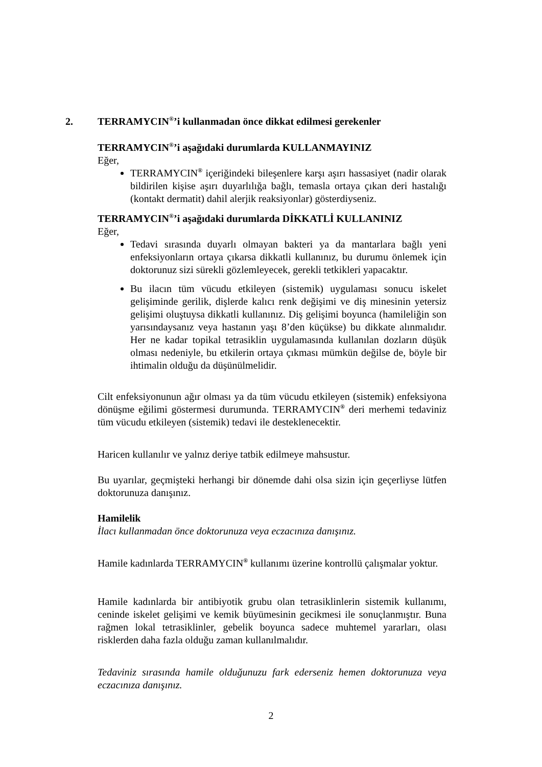2. TERRAMYCIN<sup>®</sup>’i kullanmadan önce dikkat edilmesi gerekenler
TERRAMYCIN<sup>®</sup>’i aşağıdaki durumlarda KULLANMAYINIZ
Eğer,
TERRAMYCIN<sup>®</sup> içeriğindeki bileşenlere karşı aşırı hassasiyet (nadir olarak bildirilen kişise aşırı duyarlılığa bağlı, temasla ortaya çıkan deri hastalığı (kontakt dermatit) dahil alerjik reaksiyonlar) gösterdiyseniz.
TERRAMYCIN<sup>®</sup>’i aşağıdaki durumlarda DİKKATLİ KULLANINIZ
Eğer,
Tedavi sırasında duyarlı olmayan bakteri ya da mantarlara bağlı yeni enfeksiyonların ortaya çıkarsa dikkatli kullanınız, bu durumu önlemek için doktorunuz sizi sürekli gözlemleyecek, gerekli tetkikleri yapacaktır.
Bu ilacın tüm vücudu etkileyen (sistemik) uygulaması sonucu iskelet gelişiminde gerilik, dişlerde kalıcı renk değişimi ve diş minesinin yetersiz gelişimi oluştuysa dikkatli kullanınız. Diş gelişimi boyunca (hamileliğin son yarısındaysanız veya hastanın yaşı 8’den küçükse) bu dikkate alınmalıdır. Her ne kadar topikal tetrasiklin uygulamasında kullanılan dozların düşük olması nedeniyle, bu etkilerin ortaya çıkması mümkün değilse de, böyle bir ihtimalin olduğu da düşünülmelidir.
Cilt enfeksiyonunun ağır olması ya da tüm vücudu etkileyen (sistemik) enfeksiyona dönüşme eğilimi göstermesi durumunda. TERRAMYCIN<sup>®</sup> deri merhemi tedaviniz tüm vücudu etkileyen (sistemik) tedavi ile desteklenecektir.
Haricen kullanılır ve yalnız deriye tatbik edilmeye mahsustur.
Bu uyarılar, geçmişteki herhangi bir dönemde dahi olsa sizin için geçerliyse lütfen doktorunuza danışınız.
Hamilelik
İlacı kullanmadan önce doktorunuza veya eczacınıza danışınız.
Hamile kadınlarda TERRAMYCIN<sup>®</sup> kullanımı üzerine kontrollü çalışmalar yoktur.
Hamile kadınlarda bir antibiyotik grubu olan tetrasiklinlerin sistemik kullanımı, ceninde iskelet gelişimi ve kemik büyümesinin gecikmesi ile sonuçlanmıştır. Buna rağmen lokal tetrasiklinler, gebelik boyunca sadece muhtemel yararları, olası risklerden daha fazla olduğu zaman kullanılmalıdır.
Tedaviniz sırasında hamile olduğunuzu fark ederseniz hemen doktorunuza veya eczacınıza danışınız.
2